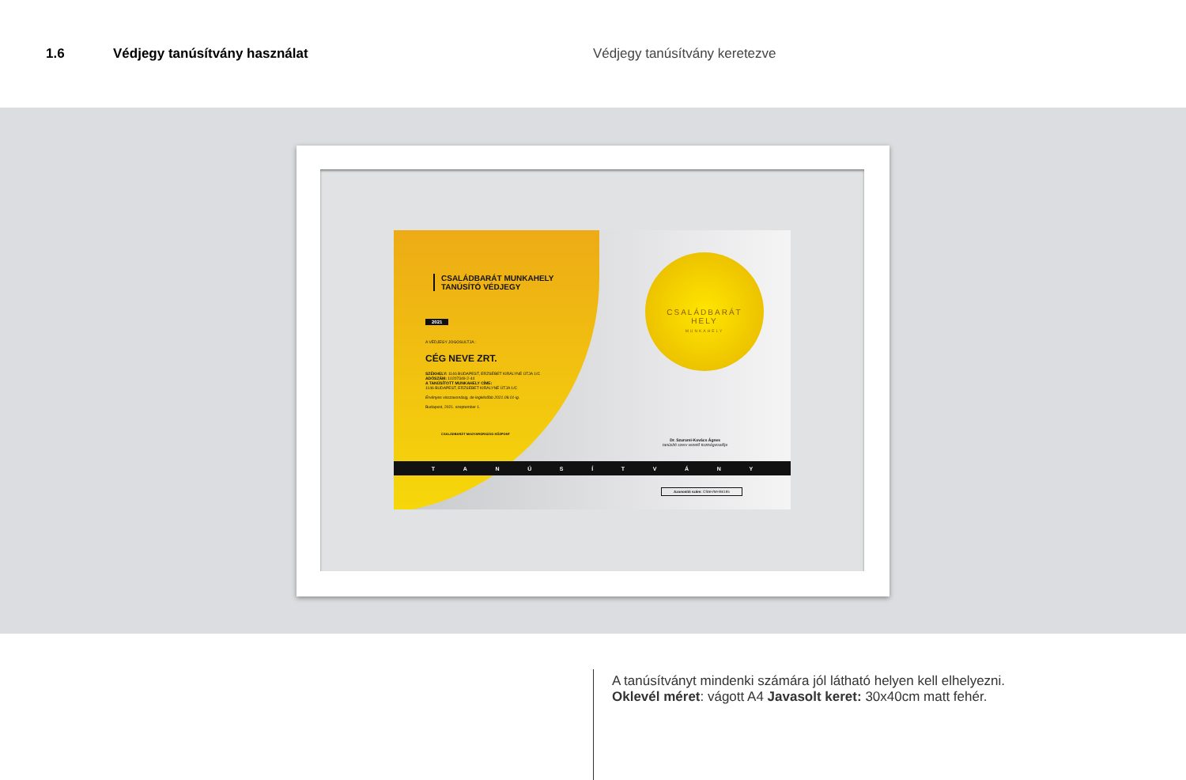1.6 Védjegy tanúsítvány használat Védjegy tanúsítvány keretezve
CSALÁDBARÁT MUNKAHELY
TANÚSÍTÓ VÉDJEGY
2021
A VÉDJEGY JOGOSULTJA :
CÉG NEVE ZRT.
SZÉKHELY: 1146 BUDAPEST, ERZSÉBET KIRÁLYNÉ ÚTJA 1/C
ADÓSZÁM: 10207349-2-44
A TANÚSÍTOTT MUNKAHELY CÍME:
1146 BUDAPEST, ERZSÉBET KIRÁLYNÉ ÚTJA 1/C
Érvényes visszavonásig, de legkésőbb 2021.09.01-ig.
Budapest, 2021. szeptember 1.
CSALÁDBARÁT MAGYARORSZÁG KÖZPONT
CSALÁDBARÁT
HELY
MUNKAHELY
Dr. Szuromi-Kovács Ágnes
tanúsító szerv vezető tisztségviselője
TANÚSÍTVÁNY
Azonosító szám: CSBH/MH/B/165
A tanúsítványt mindenki számára jól látható helyen kell elhelyezni.
Oklevél méret: vágott A4 Javasolt keret: 30x40cm matt fehér.